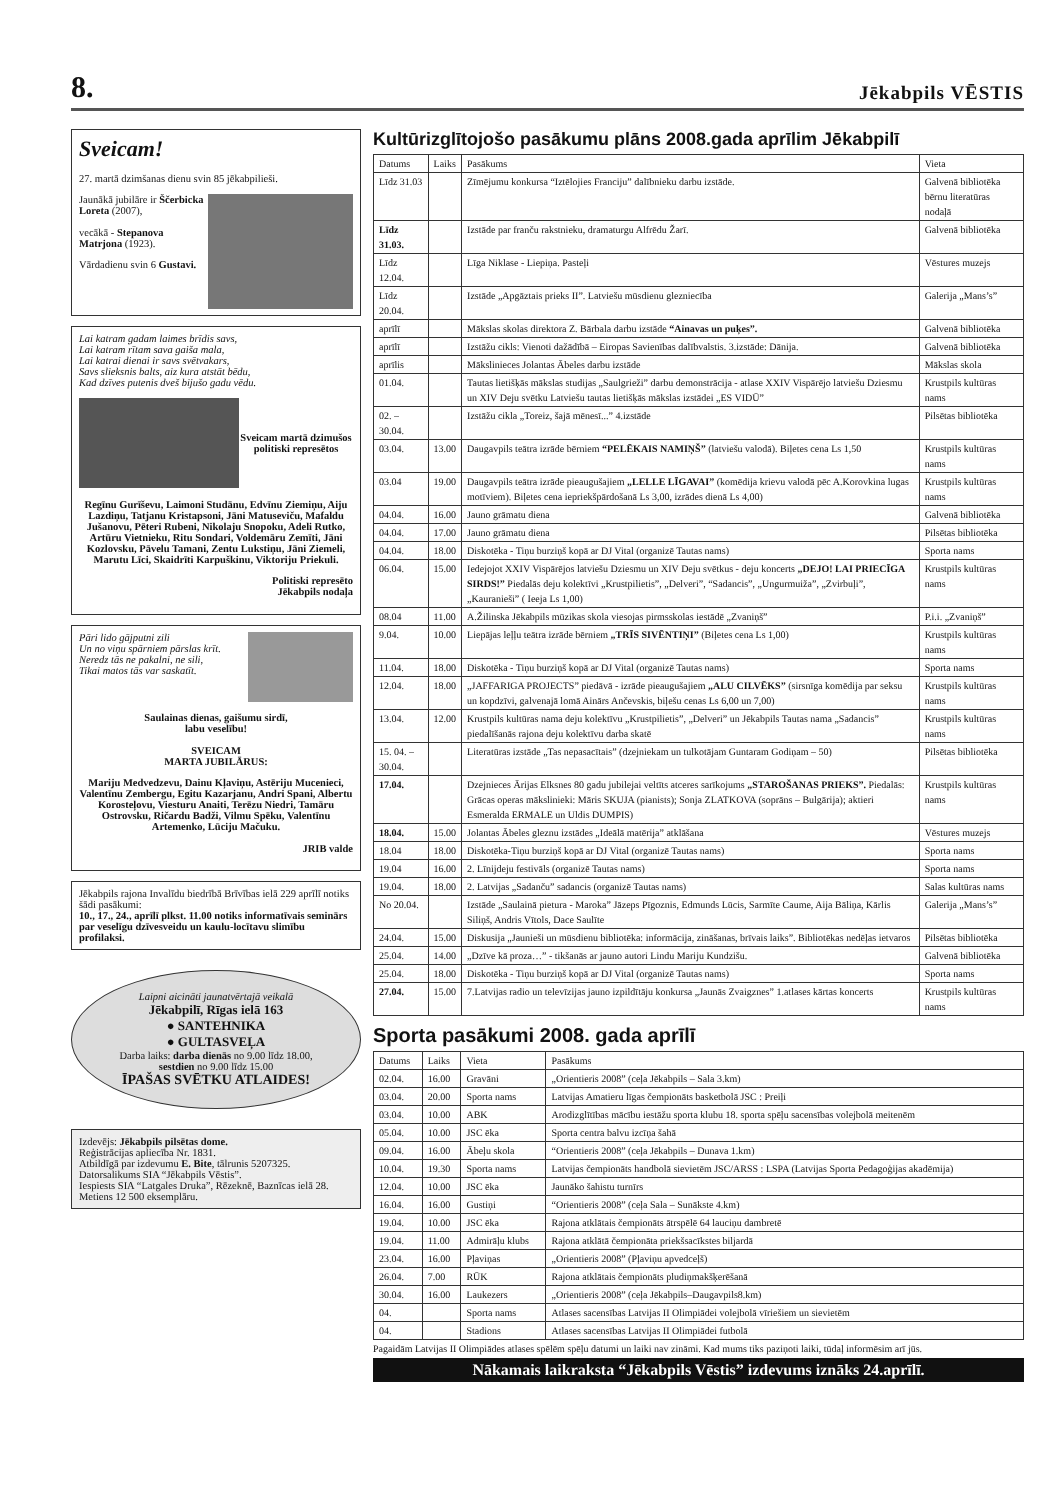8. Jēkabpils VĒSTIS
Sveicam!
27. martā dzimšanas dienu svin 85 jēkabpilieši.
Jaunākā jubilāre ir Ščerbicka Loreta (2007),
vecākā - Stepanova Matrjona (1923).
Vārdadienu svin 6 Gustavi.
Lai katram gadam laimes brīdis savs,
Lai katram rītam sava gaiša mala,
Lai katrai dienai ir savs svētvakars,
Savs slieksnis balts, aiz kura atstāt bēdu,
Kad dzīves putenis dveš bijušo gadu vēdu.
Sveicam martā dzimušos politiski represētos
Regīnu Gurīševu, Laimoni Studānu, Edvīnu Ziemiņu, Aiju Lazdiņu, Tatjanu Kristapsoni, Jāni Matuseviču, Mafaldu Jušanovu, Pēteri Rubeni, Nikolaju Snopoku, Adeli Rutko, Artūru Vietnieku, Ritu Sondari, Voldemāru Zemīti, Jāni Kozlovsku, Pāvelu Tamani, Zentu Lukstiņu, Jāni Ziemeli, Marutu Līci, Skaidrīti Karpuškinu, Viktoriju Priekuli.
Politiski represēto
Jēkabpils nodaļa
Pāri lido gājputni zili
Un no viņu spārniem pārslas krīt.
Neredz tās ne pakalni, ne sili,
Tikai matos tās var saskatīt.
Saulainas dienas, gaišumu sirdī,
labu veselību!
SVEICAM
MARTA JUBILĀRUS:
Mariju Medvedzevu, Dainu Kļaviņu, Astēriju Mucenieci, Valentīnu Zembergu, Egitu Kazarjanu, Andri Spani, Albertu Korosteļovu, Viesturu Anaiti, Terēzu Niedri, Tamāru Ostrovsku, Ričardu Badži, Vilmu Spēku, Valentīnu Artemenko, Lūciju Mačuku.
JRIB valde
Jēkabpils rajona Invalīdu biedrībā Brīvības ielā 229 aprīlī notiks šādi pasākumi:
10., 17., 24., aprīlī plkst. 11.00 notiks informatīvais seminārs par veselīgu dzīvesveidu un kaulu-locītavu slimību profilaksi.
Laipni aicināti jaunatvērtajā veikalā
Jēkabpilī, Rīgas ielā 163
● SANTEHNIKA
● GULTASVEĻA
Darba laiks: darba dienās no 9.00 līdz 18.00, sestdien no 9.00 līdz 15.00
ĪPAŠAS SVĒTKU ATLAIDES!
Izdevējs: Jēkabpils pilsētas dome.
Reģistrācijas apliecība Nr. 1831.
Atbildīgā par izdevumu E. Bite, tālrunis 5207325.
Datorsalikums SIA “Jēkabpils Vēstis”.
Iespiests SIA “Latgales Druka”, Rēzeknē, Baznīcas ielā 28.
Metiens 12 500 eksemplāru.
Kultūrizglītojošo pasākumu plāns 2008.gada aprīlim Jēkabpilī
| Datums | Laiks | Pasākums | Vieta |
| --- | --- | --- | --- |
| Līdz 31.03 | | Zīmējumu konkursa “Iztēlojies Franciju” dalībnieku darbu izstāde. | Galvenā bibliotēka bērnu literatūras nodaļā |
| Līdz 31.03. | | Izstāde par franču rakstnieku, dramaturgu Alfrēdu Žarī. | Galvenā bibliotēka |
| Līdz 12.04. | | Līga Niklase - Liepiņa. Pasteļi | Vēstures muzejs |
| Līdz 20.04. | | Izstāde „Apgāztais prieks II”. Latviešu mūsdienu glezniecība | Galerija „Mans’s” |
| aprīlī | | Mākslas skolas direktora Z. Bārbala darbu izstāde “Ainavas un puķes”. | Galvenā bibliotēka |
| aprīlī | | Izstāžu cikls: Vienoti dažādībā – Eiropas Savienības dalībvalstis. 3.izstāde: Dānija. | Galvenā bibliotēka |
| aprīlis | | Mākslinieces Jolantas Ābeles darbu izstāde | Mākslas skola |
| 01.04. | | Tautas lietišķās mākslas studijas „Saulgrieži” darbu demonstrācija - atlase XXIV Vispārējo latviešu Dziesmu un XIV Deju svētku Latviešu tautas lietišķās mākslas izstādei „ES VIDŪ” | Krustpils kultūras nams |
| 02. – 30.04. | | Izstāžu cikla „Toreiz, šajā mēnesī...” 4.izstāde | Pilsētas bibliotēka |
| 03.04. | 13.00 | Daugavpils teātra izrāde bērniem “PELĒKAIS NAMIŅŠ” (latviešu valodā). Biļetes cena Ls 1,50 | Krustpils kultūras nams |
| 03.04 | 19.00 | Daugavpils teātra izrāde pieaugušajiem „LELLE LĪGAVAI” (komēdija krievu valodā pēc A.Korovkina lugas motīviem). Biļetes cena iepriekšpārdošanā Ls 3,00, izrādes dienā Ls 4,00) | Krustpils kultūras nams |
| 04.04. | 16.00 | Jauno grāmatu diena | Galvenā bibliotēka |
| 04.04. | 17.00 | Jauno grāmatu diena | Pilsētas bibliotēka |
| 04.04. | 18.00 | Diskotēka - Tiņu burziņš kopā ar DJ Vital (organizē Tautas nams) | Sporta nams |
| 06.04. | 15.00 | Iedejojot XXIV Vispārējos latviešu Dziesmu un XIV Deju svētkus - deju koncerts „DEJO! LAI PRIECĪGA SIRDS!” Piedalās deju kolektīvi „Krustpilietis”, „Delveri”, “Sadancis”, „Ungurmuiža”, „Zvirbuļi”, „Kauranieši” ( Ieeja Ls 1,00) | Krustpils kultūras nams |
| 08.04 | 11.00 | A.Žilinska Jēkabpils mūzikas skola viesojas pirmsskolas iestādē „Zvaniņš” | P.i.i. „Zvaniņš” |
| 9.04. | 10.00 | Liepājas leļļu teātra izrāde bērniem „TRĪS SIVĒNTIŅI” (Biļetes cena Ls 1,00) | Krustpils kultūras nams |
| 11.04. | 18.00 | Diskotēka - Tiņu burziņš kopā ar DJ Vital (organizē Tautas nams) | Sporta nams |
| 12.04. | 18.00 | „JAFFARIGA PROJECTS” piedāvā - izrāde pieaugušajiem „ALU CILVĒKS” (sirsnīga komēdija par seksu un kopdzīvi, galvenajā lomā Ainārs Ančevskis, biļešu cenas Ls 6,00 un 7,00) | Krustpils kultūras nams |
| 13.04. | 12.00 | Krustpils kultūras nama deju kolektīvu „Krustpilietis”, „Delveri” un Jēkabpils Tautas nama „Sadancis” piedalīšanās rajona deju kolektīvu darba skatē | Krustpils kultūras nams |
| 15. 04. – 30.04. | | Literatūras izstāde „Tas nepasacītais” (dzejniekam un tulkotājam Guntaram Godiņam – 50) | Pilsētas bibliotēka |
| 17.04. | | Dzejnieces Ārijas Elksnes 80 gadu jubilejai veltīts atceres sarīkojums „STAROŠANAS PRIEKS”. Piedalās: Grācas operas mākslinieki: Māris SKUJA (pianists); Sonja ZLATKOVA (soprāns – Bulgārija); aktieri Esmeralda ERMALE un Uldis DUMPIS) | Krustpils kultūras nams |
| 18.04. | 15.00 | Jolantas Ābeles gleznu izstādes „Ideālā matērija” atklāšana | Vēstures muzejs |
| 18.04 | 18.00 | Diskotēka-Tiņu burziņš kopā ar DJ Vital (organizē Tautas nams) | Sporta nams |
| 19.04 | 16.00 | 2. Līnijdeju festivāls (organizē Tautas nams) | Sporta nams |
| 19.04. | 18.00 | 2. Latvijas „Sadanču” sadancis (organizē Tautas nams) | Salas kultūras nams |
| No 20.04. | | Izstāde „Saulainā pietura - Maroka” Jāzeps Pīgoznis, Edmunds Lūcis, Sarmīte Caume, Aija Bāliņa, Kārlis Siliņš, Andris Vītols, Dace Saulīte | Galerija „Mans’s” |
| 24.04. | 15.00 | Diskusija „Jaunieši un mūsdienu bibliotēka: informācija, zināšanas, brīvais laiks”. Bibliotēkas nedēļas ietvaros | Pilsētas bibliotēka |
| 25.04. | 14.00 | „Dzīve kā proza…” - tikšanās ar jauno autori Lindu Mariju Kundzišu. | Galvenā bibliotēka |
| 25.04. | 18.00 | Diskotēka - Tiņu burziņš kopā ar DJ Vital (organizē Tautas nams) | Sporta nams |
| 27.04. | 15.00 | 7.Latvijas radio un televīzijas jauno izpildītāju konkursa „Jaunās Zvaigznes” 1.atlases kārtas koncerts | Krustpils kultūras nams |
Sporta pasākumi 2008. gada aprīlī
| Datums | Laiks | Vieta | Pasākums |
| --- | --- | --- | --- |
| 02.04. | 16.00 | Gravāni | „Orientieris 2008” (ceļa Jēkabpils – Sala 3.km) |
| 03.04. | 20.00 | Sporta nams | Latvijas Amatieru līgas čempionāts basketbolā JSC : Preiļi |
| 03.04. | 10.00 | ABK | Arodizglītības mācību iestāžu sporta klubu 18. sporta spēļu sacensības volejbolā meitenēm |
| 05.04. | 10.00 | JSC ēka | Sporta centra balvu izcīņa šahā |
| 09.04. | 16.00 | Ābeļu skola | “Orientieris 2008” (ceļa Jēkabpils – Dunava 1.km) |
| 10.04. | 19.30 | Sporta nams | Latvijas čempionāts handbolā sievietēm JSC/ARSS : LSPA (Latvijas Sporta Pedagoģijas akadēmija) |
| 12.04. | 10.00 | JSC ēka | Jaunāko šahistu turnīrs |
| 16.04. | 16.00 | Gustiņi | “Orientieris 2008” (ceļa Sala – Sunākste 4.km) |
| 19.04. | 10.00 | JSC ēka | Rajona atklātais čempionāts ātrspēlē 64 lauciņu dambretē |
| 19.04. | 11.00 | Admirāļu klubs | Rajona atklātā čempionāta priekšsacīkstes biljardā |
| 23.04. | 16.00 | Pļaviņas | „Orientieris 2008” (Pļaviņu apvedceļš) |
| 26.04. | 7.00 | RŪK | Rajona atklātais čempionāts pludiņmakšķerēšanā |
| 30.04. | 16.00 | Laukezers | „Orientieris 2008” (ceļa Jēkabpils–Daugavpils8.km) |
| 04. | | Sporta nams | Atlases sacensības Latvijas II Olimpiādei volejbolā vīriešiem un sievietēm |
| 04. | | Stadions | Atlases sacensības Latvijas II Olimpiādei futbolā |
Pagaidām Latvijas II Olimpiādes atlases spēlēm spēļu datumi un laiki nav zināmi. Kad mums tiks paziņoti laiki, tūdaļ informēsim arī jūs.
Nākamais laikraksta “Jēkabpils Vēstis” izdevums iznāks 24.aprīlī.